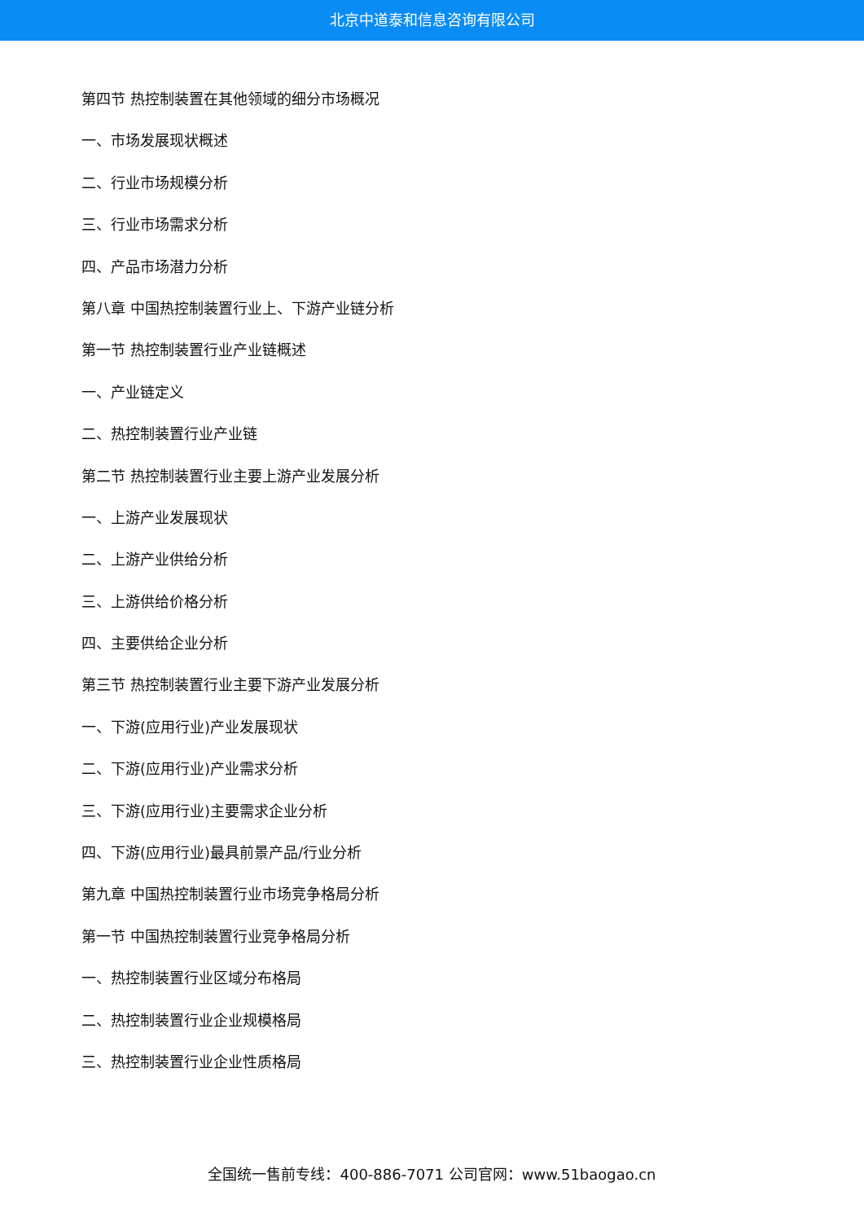北京中道泰和信息咨询有限公司
第四节 热控制装置在其他领域的细分市场概况
一、市场发展现状概述
二、行业市场规模分析
三、行业市场需求分析
四、产品市场潜力分析
第八章 中国热控制装置行业上、下游产业链分析
第一节 热控制装置行业产业链概述
一、产业链定义
二、热控制装置行业产业链
第二节 热控制装置行业主要上游产业发展分析
一、上游产业发展现状
二、上游产业供给分析
三、上游供给价格分析
四、主要供给企业分析
第三节 热控制装置行业主要下游产业发展分析
一、下游(应用行业)产业发展现状
二、下游(应用行业)产业需求分析
三、下游(应用行业)主要需求企业分析
四、下游(应用行业)最具前景产品/行业分析
第九章 中国热控制装置行业市场竞争格局分析
第一节 中国热控制装置行业竞争格局分析
一、热控制装置行业区域分布格局
二、热控制装置行业企业规模格局
三、热控制装置行业企业性质格局
全国统一售前专线：400-886-7071 公司官网：www.51baogao.cn